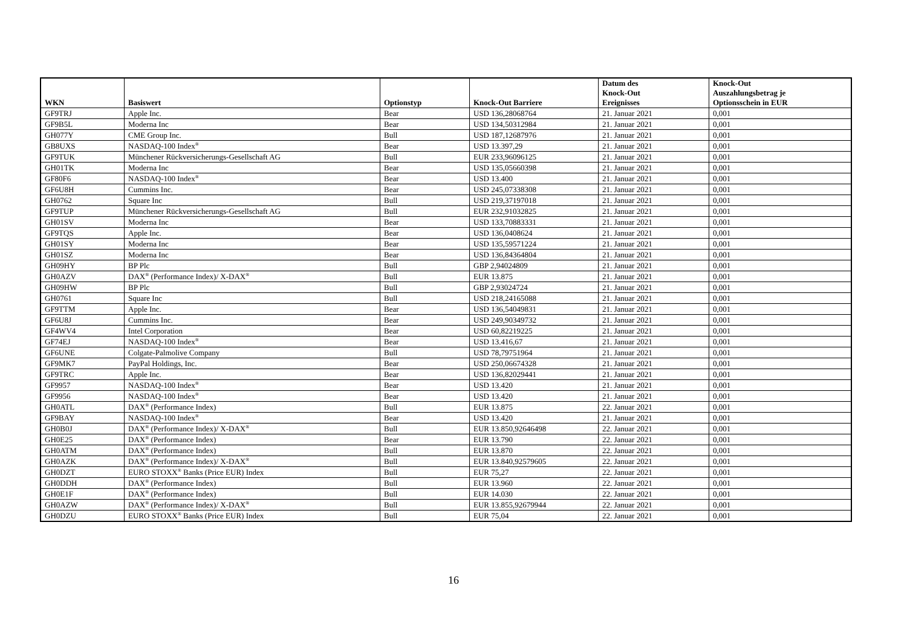| WKN | Basiswert | Optionstyp | Knock-Out Barriere | Datum des Knock-Out Ereignisses | Knock-Out Auszahlungsbetrag je Optionsschein in EUR |
| --- | --- | --- | --- | --- | --- |
| GF9TRJ | Apple Inc. | Bear | USD 136,28068764 | 21. Januar 2021 | 0,001 |
| GF9B5L | Moderna Inc | Bear | USD 134,50312984 | 21. Januar 2021 | 0,001 |
| GH077Y | CME Group Inc. | Bull | USD 187,12687976 | 21. Januar 2021 | 0,001 |
| GB8UXS | NASDAQ-100 Index<sup>®</sup> | Bear | USD 13.397,29 | 21. Januar 2021 | 0,001 |
| GF9TUK | Münchener Rückversicherungs-Gesellschaft AG | Bull | EUR 233,96096125 | 21. Januar 2021 | 0,001 |
| GH01TK | Moderna Inc | Bear | USD 135,05660398 | 21. Januar 2021 | 0,001 |
| GF80F6 | NASDAQ-100 Index<sup>®</sup> | Bear | USD 13.400 | 21. Januar 2021 | 0,001 |
| GF6U8H | Cummins Inc. | Bear | USD 245,07338308 | 21. Januar 2021 | 0,001 |
| GH0762 | Square Inc | Bull | USD 219,37197018 | 21. Januar 2021 | 0,001 |
| GF9TUP | Münchener Rückversicherungs-Gesellschaft AG | Bull | EUR 232,91032825 | 21. Januar 2021 | 0,001 |
| GH01SV | Moderna Inc | Bear | USD 133,70883331 | 21. Januar 2021 | 0,001 |
| GF9TQS | Apple Inc. | Bear | USD 136,0408624 | 21. Januar 2021 | 0,001 |
| GH01SY | Moderna Inc | Bear | USD 135,59571224 | 21. Januar 2021 | 0,001 |
| GH01SZ | Moderna Inc | Bear | USD 136,84364804 | 21. Januar 2021 | 0,001 |
| GH09HY | BP Plc | Bull | GBP 2,94024809 | 21. Januar 2021 | 0,001 |
| GH0AZV | DAX<sup>®</sup> (Performance Index)/ X-DAX<sup>®</sup> | Bull | EUR 13.875 | 21. Januar 2021 | 0,001 |
| GH09HW | BP Plc | Bull | GBP 2,93024724 | 21. Januar 2021 | 0,001 |
| GH0761 | Square Inc | Bull | USD 218,24165088 | 21. Januar 2021 | 0,001 |
| GF9TTM | Apple Inc. | Bear | USD 136,54049831 | 21. Januar 2021 | 0,001 |
| GF6U8J | Cummins Inc. | Bear | USD 249,90349732 | 21. Januar 2021 | 0,001 |
| GF4WV4 | Intel Corporation | Bear | USD 60,82219225 | 21. Januar 2021 | 0,001 |
| GF74EJ | NASDAQ-100 Index<sup>®</sup> | Bear | USD 13.416,67 | 21. Januar 2021 | 0,001 |
| GF6UNE | Colgate-Palmolive Company | Bull | USD 78,79751964 | 21. Januar 2021 | 0,001 |
| GF9MK7 | PayPal Holdings, Inc. | Bear | USD 250,06674328 | 21. Januar 2021 | 0,001 |
| GF9TRC | Apple Inc. | Bear | USD 136,82029441 | 21. Januar 2021 | 0,001 |
| GF9957 | NASDAQ-100 Index<sup>®</sup> | Bear | USD 13.420 | 21. Januar 2021 | 0,001 |
| GF9956 | NASDAQ-100 Index<sup>®</sup> | Bear | USD 13.420 | 21. Januar 2021 | 0,001 |
| GH0ATL | DAX<sup>®</sup> (Performance Index) | Bull | EUR 13.875 | 22. Januar 2021 | 0,001 |
| GF9BAY | NASDAQ-100 Index<sup>®</sup> | Bear | USD 13.420 | 21. Januar 2021 | 0,001 |
| GH0B0J | DAX<sup>®</sup> (Performance Index)/ X-DAX<sup>®</sup> | Bull | EUR 13.850,92646498 | 22. Januar 2021 | 0,001 |
| GH0E25 | DAX<sup>®</sup> (Performance Index) | Bear | EUR 13.790 | 22. Januar 2021 | 0,001 |
| GH0ATM | DAX<sup>®</sup> (Performance Index) | Bull | EUR 13.870 | 22. Januar 2021 | 0,001 |
| GH0AZK | DAX<sup>®</sup> (Performance Index)/ X-DAX<sup>®</sup> | Bull | EUR 13.840,92579605 | 22. Januar 2021 | 0,001 |
| GH0DZT | EURO STOXX<sup>®</sup> Banks (Price EUR) Index | Bull | EUR 75,27 | 22. Januar 2021 | 0,001 |
| GH0DDH | DAX<sup>®</sup> (Performance Index) | Bull | EUR 13.960 | 22. Januar 2021 | 0,001 |
| GH0E1F | DAX<sup>®</sup> (Performance Index) | Bull | EUR 14.030 | 22. Januar 2021 | 0,001 |
| GH0AZW | DAX<sup>®</sup> (Performance Index)/ X-DAX<sup>®</sup> | Bull | EUR 13.855,92679944 | 22. Januar 2021 | 0,001 |
| GH0DZU | EURO STOXX<sup>®</sup> Banks (Price EUR) Index | Bull | EUR 75,04 | 22. Januar 2021 | 0,001 |
16